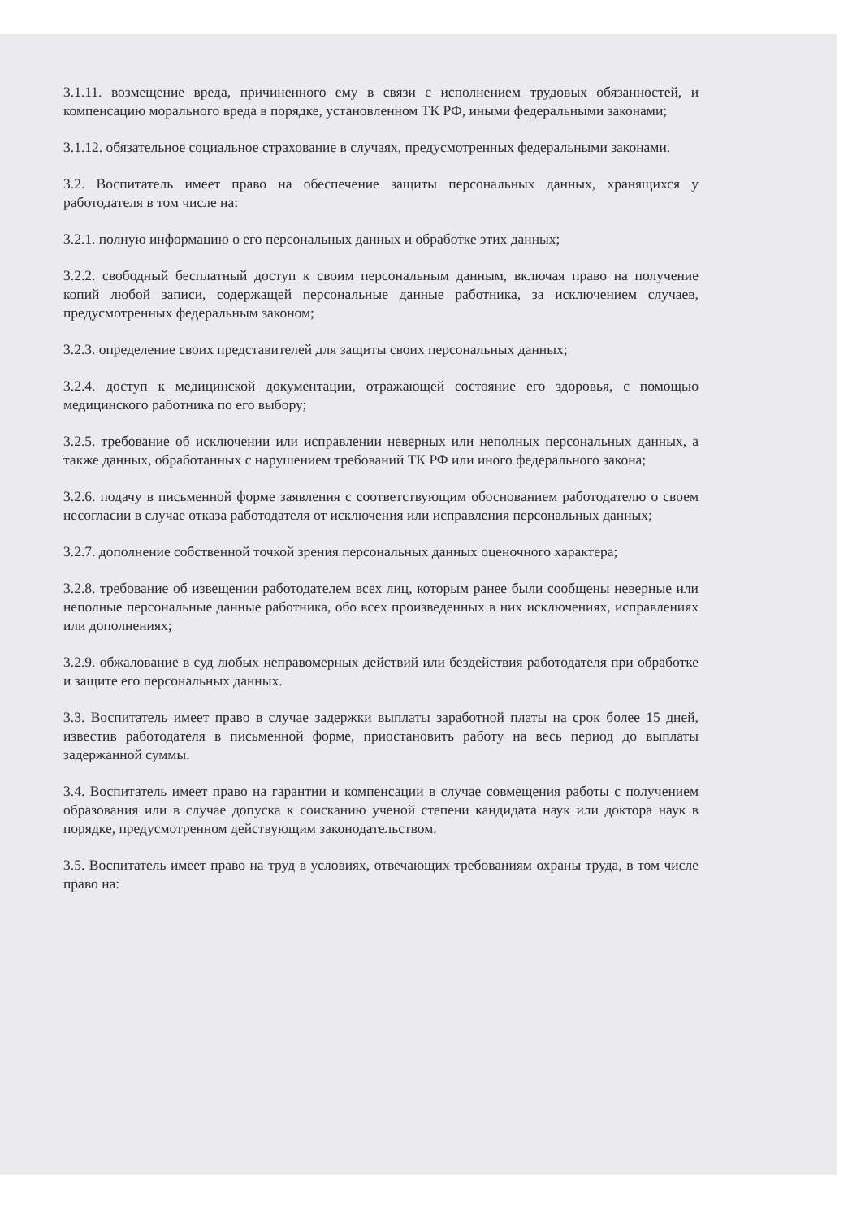3.1.11. возмещение вреда, причиненного ему в связи с исполнением трудовых обязанностей, и компенсацию морального вреда в порядке, установленном ТК РФ, иными федеральными законами;
3.1.12. обязательное социальное страхование в случаях, предусмотренных федеральными законами.
3.2. Воспитатель имеет право на обеспечение защиты персональных данных, хранящихся у работодателя в том числе на:
3.2.1. полную информацию о его персональных данных и обработке этих данных;
3.2.2. свободный бесплатный доступ к своим персональным данным, включая право на получение копий любой записи, содержащей персональные данные работника, за исключением случаев, предусмотренных федеральным законом;
3.2.3. определение своих представителей для защиты своих персональных данных;
3.2.4. доступ к медицинской документации, отражающей состояние его здоровья, с помощью медицинского работника по его выбору;
3.2.5. требование об исключении или исправлении неверных или неполных персональных данных, а также данных, обработанных с нарушением требований ТК РФ или иного федерального закона;
3.2.6. подачу в письменной форме заявления с соответствующим обоснованием работодателю о своем несогласии в случае отказа работодателя от исключения или исправления персональных данных;
3.2.7. дополнение собственной точкой зрения персональных данных оценочного характера;
3.2.8. требование об извещении работодателем всех лиц, которым ранее были сообщены неверные или неполные персональные данные работника, обо всех произведенных в них исключениях, исправлениях или дополнениях;
3.2.9. обжалование в суд любых неправомерных действий или бездействия работодателя при обработке и защите его персональных данных.
3.3. Воспитатель имеет право в случае задержки выплаты заработной платы на срок более 15 дней, известив работодателя в письменной форме, приостановить работу на весь период до выплаты задержанной суммы.
3.4. Воспитатель имеет право на гарантии и компенсации в случае совмещения работы с получением образования или в случае допуска к соисканию ученой степени кандидата наук или доктора наук в порядке, предусмотренном действующим законодательством.
3.5. Воспитатель имеет право на труд в условиях, отвечающих требованиям охраны труда, в том числе право на: